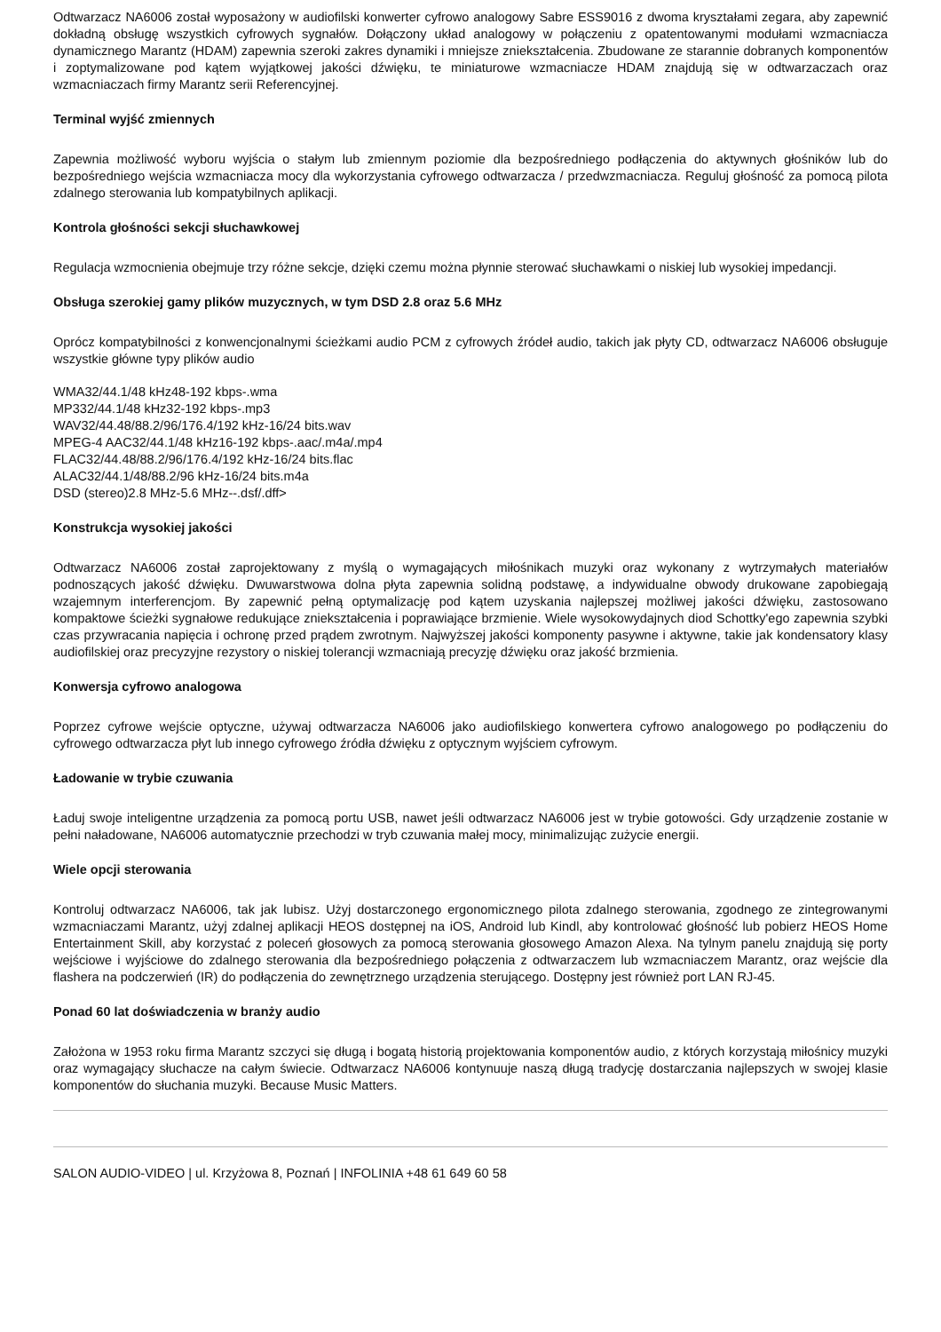Odtwarzacz NA6006 został wyposażony w audiofilski konwerter cyfrowo analogowy Sabre ESS9016 z dwoma kryształami zegara, aby zapewnić dokładną obsługę wszystkich cyfrowych sygnałów. Dołączony układ analogowy w połączeniu z opatentowanymi modułami wzmacniacza dynamicznego Marantz (HDAM) zapewnia szeroki zakres dynamiki i mniejsze zniekształcenia. Zbudowane ze starannie dobranych komponentów i zoptymalizowane pod kątem wyjątkowej jakości dźwięku, te miniaturowe wzmacniacze HDAM znajdują się w odtwarzaczach oraz wzmacniaczach firmy Marantz serii Referencyjnej.
Terminal wyjść zmiennych
Zapewnia możliwość wyboru wyjścia o stałym lub zmiennym poziomie dla bezpośredniego podłączenia do aktywnych głośników lub do bezpośredniego wejścia wzmacniacza mocy dla wykorzystania cyfrowego odtwarzacza / przedwzmacniacza. Reguluj głośność za pomocą pilota zdalnego sterowania lub kompatybilnych aplikacji.
Kontrola głośności sekcji słuchawkowej
Regulacja wzmocnienia obejmuje trzy różne sekcje, dzięki czemu można płynnie sterować słuchawkami o niskiej lub wysokiej impedancji.
Obsługa szerokiej gamy plików muzycznych, w tym DSD 2.8 oraz 5.6 MHz
Oprócz kompatybilności z konwencjonalnymi ścieżkami audio PCM z cyfrowych źródeł audio, takich jak płyty CD, odtwarzacz NA6006 obsługuje wszystkie główne typy plików audio
WMA32/44.1/48 kHz48-192 kbps-.wma
MP332/44.1/48 kHz32-192 kbps-.mp3
WAV32/44.48/88.2/96/176.4/192 kHz-16/24 bits.wav
MPEG-4 AAC32/44.1/48 kHz16-192 kbps-.aac/.m4a/.mp4
FLAC32/44.48/88.2/96/176.4/192 kHz-16/24 bits.flac
ALAC32/44.1/48/88.2/96 kHz-16/24 bits.m4a
DSD (stereo)2.8 MHz-5.6 MHz--.dsf/.dff>
Konstrukcja wysokiej jakości
Odtwarzacz NA6006 został zaprojektowany z myślą o wymagających miłośnikach muzyki oraz wykonany z wytrzymałych materiałów podnoszących jakość dźwięku. Dwuwarstwowa dolna płyta zapewnia solidną podstawę, a indywidualne obwody drukowane zapobiegają wzajemnym interferencjom. By zapewnić pełną optymalizację pod kątem uzyskania najlepszej możliwej jakości dźwięku, zastosowano kompaktowe ścieżki sygnałowe redukujące zniekształcenia i poprawiające brzmienie. Wiele wysokowydajnych diod Schottky'ego zapewnia szybki czas przywracania napięcia i ochronę przed prądem zwrotnym. Najwyższej jakości komponenty pasywne i aktywne, takie jak kondensatory klasy audiofilskiej oraz precyzyjne rezystory o niskiej tolerancji wzmacniają precyzję dźwięku oraz jakość brzmienia.
Konwersja cyfrowo analogowa
Poprzez cyfrowe wejście optyczne, używaj odtwarzacza NA6006 jako audiofilskiego konwertera cyfrowo analogowego po podłączeniu do cyfrowego odtwarzacza płyt lub innego cyfrowego źródła dźwięku z optycznym wyjściem cyfrowym.
Ładowanie w trybie czuwania
Ładuj swoje inteligentne urządzenia za pomocą portu USB, nawet jeśli odtwarzacz NA6006 jest w trybie gotowości. Gdy urządzenie zostanie w pełni naładowane, NA6006 automatycznie przechodzi w tryb czuwania małej mocy, minimalizując zużycie energii.
Wiele opcji sterowania
Kontroluj odtwarzacz NA6006, tak jak lubisz. Użyj dostarczonego ergonomicznego pilota zdalnego sterowania, zgodnego ze zintegrowanymi wzmacniaczami Marantz, użyj zdalnej aplikacji HEOS dostępnej na iOS, Android lub Kindl, aby kontrolować głośność lub pobierz HEOS Home Entertainment Skill, aby korzystać z poleceń głosowych za pomocą sterowania głosowego Amazon Alexa. Na tylnym panelu znajdują się porty wejściowe i wyjściowe do zdalnego sterowania dla bezpośredniego połączenia z odtwarzaczem lub wzmacniaczem Marantz, oraz wejście dla flashera na podczerwień (IR) do podłączenia do zewnętrznego urządzenia sterującego. Dostępny jest również port LAN RJ-45.
Ponad 60 lat doświadczenia w branży audio
Założona w 1953 roku firma Marantz szczyci się długą i bogatą historią projektowania komponentów audio, z których korzystają miłośnicy muzyki oraz wymagający słuchacze na całym świecie. Odtwarzacz NA6006 kontynuuje naszą długą tradycję dostarczania najlepszych w swojej klasie komponentów do słuchania muzyki. Because Music Matters.
SALON AUDIO-VIDEO | ul. Krzyżowa 8, Poznań | INFOLINIA +48 61 649 60 58